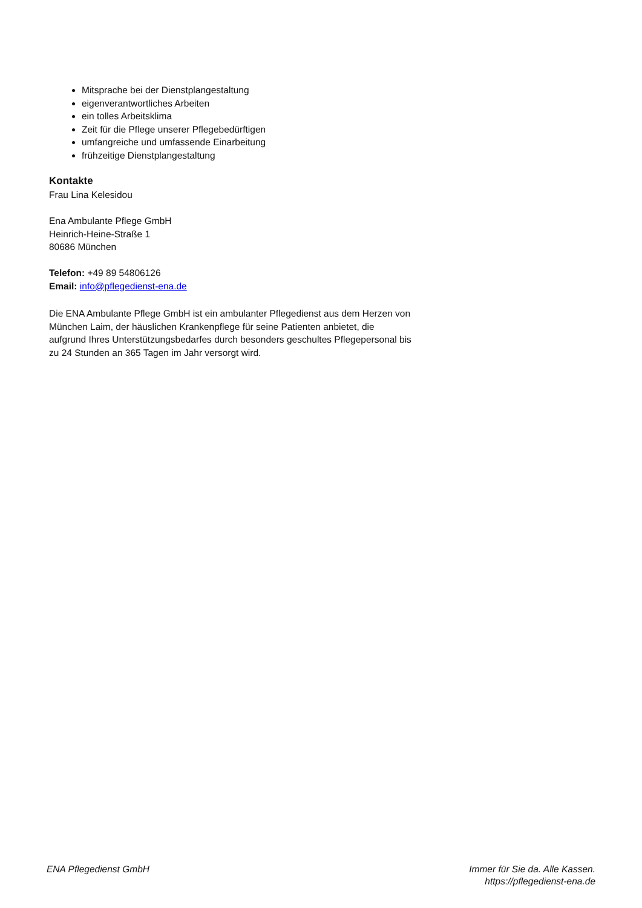Mitsprache bei der Dienstplangestaltung
eigenverantwortliches Arbeiten
ein tolles Arbeitsklima
Zeit für die Pflege unserer Pflegebedürftigen
umfangreiche und umfassende Einarbeitung
frühzeitige Dienstplangestaltung
Kontakte
Frau Lina Kelesidou
Ena Ambulante Pflege GmbH
Heinrich-Heine-Straße 1
80686 München
Telefon: +49 89 54806126
Email: info@pflegedienst-ena.de
Die ENA Ambulante Pflege GmbH ist ein ambulanter Pflegedienst aus dem Herzen von München Laim, der häuslichen Krankenpflege für seine Patienten anbietet, die aufgrund Ihres Unterstützungsbedarfes durch besonders geschultes Pflegepersonal bis zu 24 Stunden an 365 Tagen im Jahr versorgt wird.
ENA Pflegedienst GmbH Immer für Sie da. Alle Kassen.
https://pflegedienst-ena.de